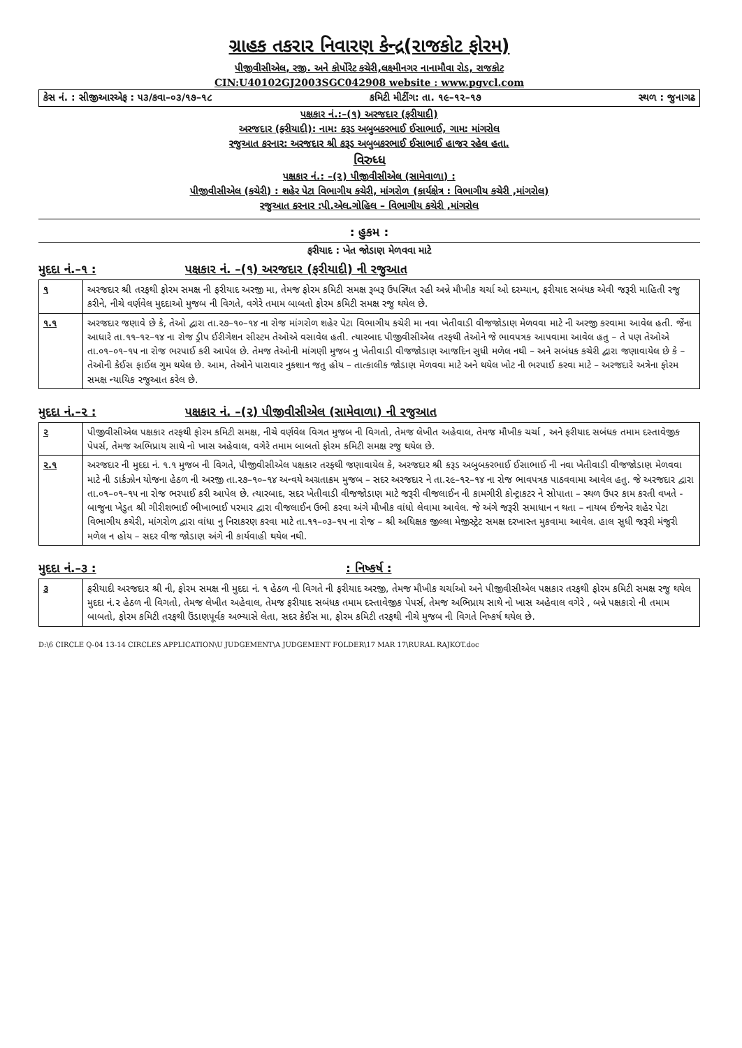ગ્રાહક તકરાર નિવારણ કેન્દ્ર(રાજકોટ ફોરમ)
પીજીવીસીએલ, રજી. અને કોર્પોરેટ કચેરી,લક્ષ્મીનગર નાનામૌવા રોડ, રાજકોટ
CIN:U40102GJ2003SGC042908 website : www.pgvcl.com
કેસ નં. : સીજીઆરએફ : ૫૩/કવા–૦૩/૧૭–૧૮ કમિટી મીટીંગ: તા. ૧૯–૧૨–૧૭ સ્થળ : જુનાગઢ
પક્ષકાર નં.:–(૧) અરજદાર (ફરીયાદી)
અરજદાર (ફરીયાદી): નામ: કરૂડ અબુબકરભાઈ ઈસાભાઈ, ગામ: માંગરોલ
રજુઆત કરનાર: અરજદાર શ્રી કરૂડ અબુબકરભાઈ ઈસાભાઈ હાજર રહેલ હતા.
વિરુધ્ધ
પક્ષકાર નં.: –(૨) પીજીવીસીએલ (સામેવાળા) :
પીજીવીસીએલ (કચેરી) : શહેર પેટા વિભાગીય કચેરી, માંગરોળ (કાર્યક્ષેત્ર : વિભાગીય કચેરી ,માંગરોલ)
રજુઆત કરનાર :પી.એલ.ગોહિલ – વિભાગીય કચેરી ,માંગરોલ
: હુકમ :
ફરીયાદ : ખેત જોડાણ મેળવવા માટે
મુદદા નં.–૧ : પક્ષકાર નં. –(૧) અરજદાર (ફરીયાદી) ની રજુઆત
| ૧ | અરજદાર શ્રી તરફથી ફોરમ સમક્ષ ની ફરીયાદ અરજી મા, તેમજ ફોરમ કમિટી સમક્ષ રૂબરૂ ઉપસ્થિત રહી અન્ને મૌખીક ચર્ચા ઓ દરમ્યાન, ફરીયાદ સબંધક એવી જરૂરી માહિતી રજુ કરીને, નીચે વર્ણવેલ મુદદાઓ મુજબ ની વિગતે, વગેરે તમામ બાબતો ફોરમ કમિટી સમક્ષ રજુ થયેલ છે. |
| ૧.૧ | અરજદાર જણાવે છે કે, તેઓ દ્વારા તા.૨૭–૧૦–૧૪ ના રોજ માંગરોળ શહેર પેટા વિભાગીય કચેરી મા નવા ખેતીવાડી વીજજોડાણ મેળવવા માટે ની અરજી કરવામા આવેલ હતી. જેંના આધારે તા.૧૧–૧૨–૧૪ ના રોજ ડ્રીપ ઈરીગેશન સીસ્ટમ તેઓએ વસાવેલ હતી. ત્યારબાદ પીજીવીસીએલ તરફથી તેઓને જે ભાવપત્રક આપવામા આવેલ હતુ – તે પણ તેઓએ તા.૦૧–૦૧–૧૫ ના રોજ ભરપાઈ કરી આપેલ છે. તેમજ તેઓની માંગણી મુજબ નુ ખેતીવાડી વીજજોડાણ આજદિન સુધી મળેલ નથી – અને સબંધક કચેરી દ્વારા જણાવાયેલ છે કે – તેઓની કેઈસ ફાઈલ ગુમ થયેલ છે. આમ, તેઓને પારાવાર નુકશાન જતુ હોય – તાત્કાલીક જોડાણ મેળવવા માટે અને થયેલ ખોટ ની ભરપાઈ કરવા માટે – અરજદારે અત્રેના ફોરમ સમક્ષ ન્યાયિક રજુઆત કરેલ છે. |
મુદદા નં.–૨ : પક્ષકાર નં. –(૨) પીજીવીસીએલ (સામેવાળા) ની રજુઆત
| ૨ | પીજીવીસીએલ પક્ષકાર તરફથી ફોરમ કમિટી સમક્ષ, નીચે વર્ણવેલ વિગત મુજબ ની વિગતો, તેમજ લેખીત અહેવાલ, તેમજ મૌખીક ચર્ચા , અને ફરીયાદ સબંધક તમામ દસ્તાવેજીક પેપર્સ, તેમજ અભિપ્રાય સાથે નો ખાસ અહેવાલ, વગેરે તમામ બાબતો ફોરમ કમિટી સમક્ષ રજુ થયેલ છે. |
| ૨.૧ | અરજદાર ની મુદદા નં. ૧.૧ મુજબ ની વિગતે, પીજીવીસીએલ પક્ષકાર તરફથી જણાવાયેલ કે, અરજદાર શ્રી કરૂડ અબુબકરભાઈ ઈસાભાઈ ની નવા ખેતીવાડી વીજજોડાણ મેળવવા માટે ની ડાર્કઝોન યોજના હેઠળ ની અરજી તા.૨૭–૧૦–૧૪ અન્વયે અગ્રતાક્રમ મુજબ – સદર અરજદાર ને તા.૨૯–૧૨–૧૪ ના રોજ ભાવપત્રક પાઠવવામા આવેલ હતુ. જે અરજદાર દ્વારા તા.૦૧–૦૧–૧૫ ના રોજ ભરપાઈ કરી આપેલ છે. ત્યારબાદ, સદર ખેતીવાડી વીજજોડાણ માટે જરૂરી વીજલાઈન ની કામગીરી કોન્ટ્રાકટર ને સોપાતા – સ્થળ ઉપર કામ કરતી વખતે - બાજુના ખેડુત શ્રી ગીરીશભાઈ ભીખાભાઈ પરમાર દ્વારા વીજલાઈન ઉભી કરવા અંગે મૌખીક વાંધો લેવામા આવેલ. જે અંગે જરૂરી સમાધાન ન થતા – નાયબ ઈજનેર શહેર પેટા વિભાગીય કચેરી, માંગરોળ દ્વારા વાંધા નુ નિરાકરણ કરવા માટે તા.૧૧–૦૩–૧૫ ના રોજ – શ્રી અધિક્ષક જીલ્લા મેજીસ્ટ્રેટ સમક્ષ દરખાસ્ત મુકવામા આવેલ. હાલ સુધી જરૂરી મંજુરી મળેલ ન હોય – સદર વીજ જોડાણ અંગે ની કાર્યવાહી થયેલ નથી. |
મુદદા નં.–૩ : : નિષ્કર્ષ :
| ૩ | ફરીયાદી અરજદાર શ્રી ની, ફોરમ સમક્ષ ની મુદદા નં. ૧ હેઠળ ની વિગતે ની ફરીયાદ અરજી, તેમજ મૌખીક ચર્ચાઓ અને પીજીવીસીએલ પક્ષકાર તરફથી ફોરમ કમિટી સમક્ષ રજુ થયેલ મુદદા નં.૨ હેઠળ ની વિગતો, તેમજ લેખીત અહેવાલ, તેમજ ફરીયાદ સબંધક તમામ દસ્તાવેજીક પેપર્સ, તેમજ અભિપ્રાય સાથે નો ખાસ અહેવાલ વગેરે , બન્ને પક્ષકારો ની તમામ બાબતો, ફોરમ કમિટી તરફથી ઉંડાણપૂર્વક અભ્યાસે લેતા, સદર કેઈસ મા, ફોરમ કમિટી તરફથી નીચે મુજબ ની વિગતે નિષ્કર્ષ થયેલ છે. |
D:\6 CIRCLE Q-04 13-14 CIRCLES APPLICATION\U JUDGEMENT\A JUDGEMENT FOLDER\17 MAR 17\RURAL RAJKOT.doc